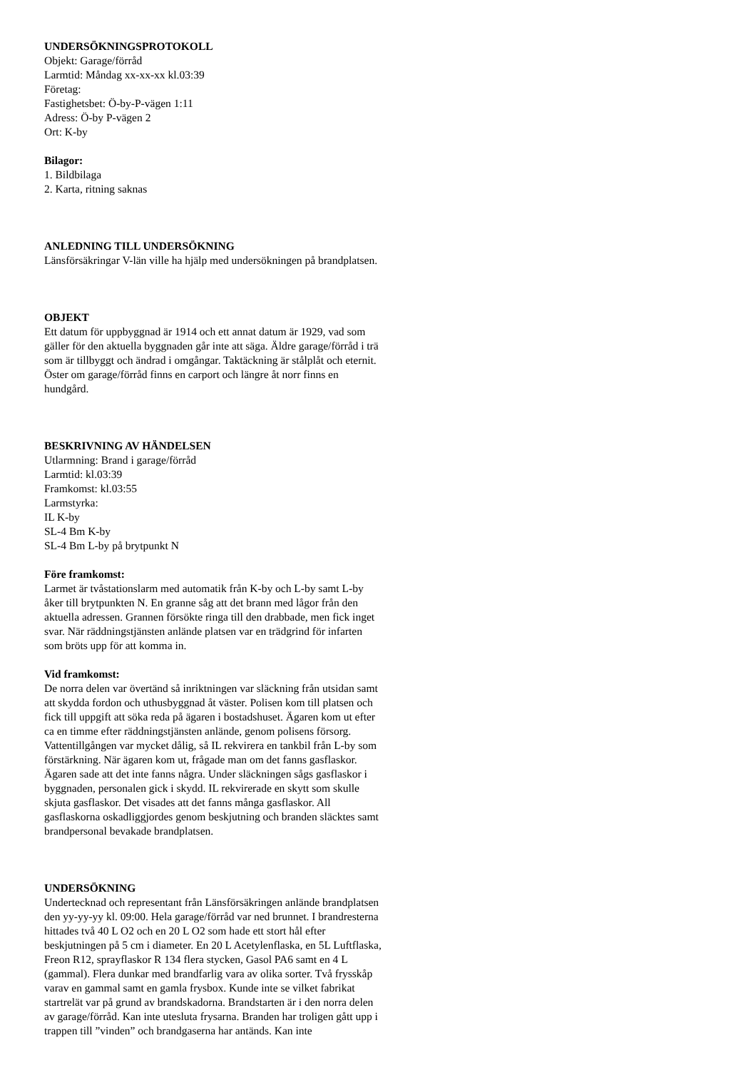UNDERSÖKNINGSPROTOKOLL
Objekt: Garage/förråd
Larmtid: Måndag xx-xx-xx kl.03:39
Företag:
Fastighetsbet: Ö-by-P-vägen 1:11
Adress: Ö-by P-vägen 2
Ort: K-by
Bilagor:
1. Bildbilaga
2. Karta, ritning saknas
ANLEDNING TILL UNDERSÖKNING
Länsförsäkringar V-län ville ha hjälp med undersökningen på brandplatsen.
OBJEKT
Ett datum för uppbyggnad är 1914 och ett annat datum är 1929, vad som gäller för den aktuella byggnaden går inte att säga. Äldre garage/förråd i trä som är tillbyggt och ändrad i omgångar. Taktäckning är stålplåt och eternit. Öster om garage/förråd finns en carport och längre åt norr finns en hundgård.
BESKRIVNING AV HÄNDELSEN
Utlarmning: Brand i garage/förråd
Larmtid: kl.03:39
Framkomst: kl.03:55
Larmstyrka:
IL K-by
SL-4 Bm K-by
SL-4 Bm L-by på brytpunkt N
Före framkomst:
Larmet är tvåstationslarm med automatik från K-by och L-by samt L-by åker till brytpunkten N. En granne såg att det brann med lågor från den aktuella adressen. Grannen försökte ringa till den drabbade, men fick inget svar. När räddningstjänsten anlände platsen var en trädgrind för infarten som bröts upp för att komma in.
Vid framkomst:
De norra delen var övertänd så inriktningen var släckning från utsidan samt att skydda fordon och uthusbyggnad åt väster. Polisen kom till platsen och fick till uppgift att söka reda på ägaren i bostadshuset. Ägaren kom ut efter ca en timme efter räddningstjänsten anlände, genom polisens försorg. Vattentillgången var mycket dålig, så IL rekvirera en tankbil från L-by som förstärkning. När ägaren kom ut, frågade man om det fanns gasflaskor. Ägaren sade att det inte fanns några. Under släckningen sågs gasflaskor i byggnaden, personalen gick i skydd. IL rekvirerade en skytt som skulle skjuta gasflaskor. Det visades att det fanns många gasflaskor. All gasflaskorna oskadliggjordes genom beskjutning och branden släcktes samt brandpersonal bevakade brandplatsen.
UNDERSÖKNING
Undertecknad och representant från Länsförsäkringen anlände brandplatsen den yy-yy-yy kl. 09:00. Hela garage/förråd var ned brunnet. I brandresterna hittades två 40 L O2 och en 20 L O2 som hade ett stort hål efter beskjutningen på 5 cm i diameter. En 20 L Acetylenflaska, en 5L Luftflaska, Freon R12, sprayflaskor R 134 flera stycken, Gasol PA6 samt en 4 L (gammal). Flera dunkar med brandfarlig vara av olika sorter. Två frysskåp varav en gammal samt en gamla frysbox. Kunde inte se vilket fabrikat startrelät var på grund av brandskadorna. Brandstarten är i den norra delen av garage/förråd. Kan inte utesluta frysarna. Branden har troligen gått upp i trappen till ”vinden” och brandgaserna har antänds. Kan inte